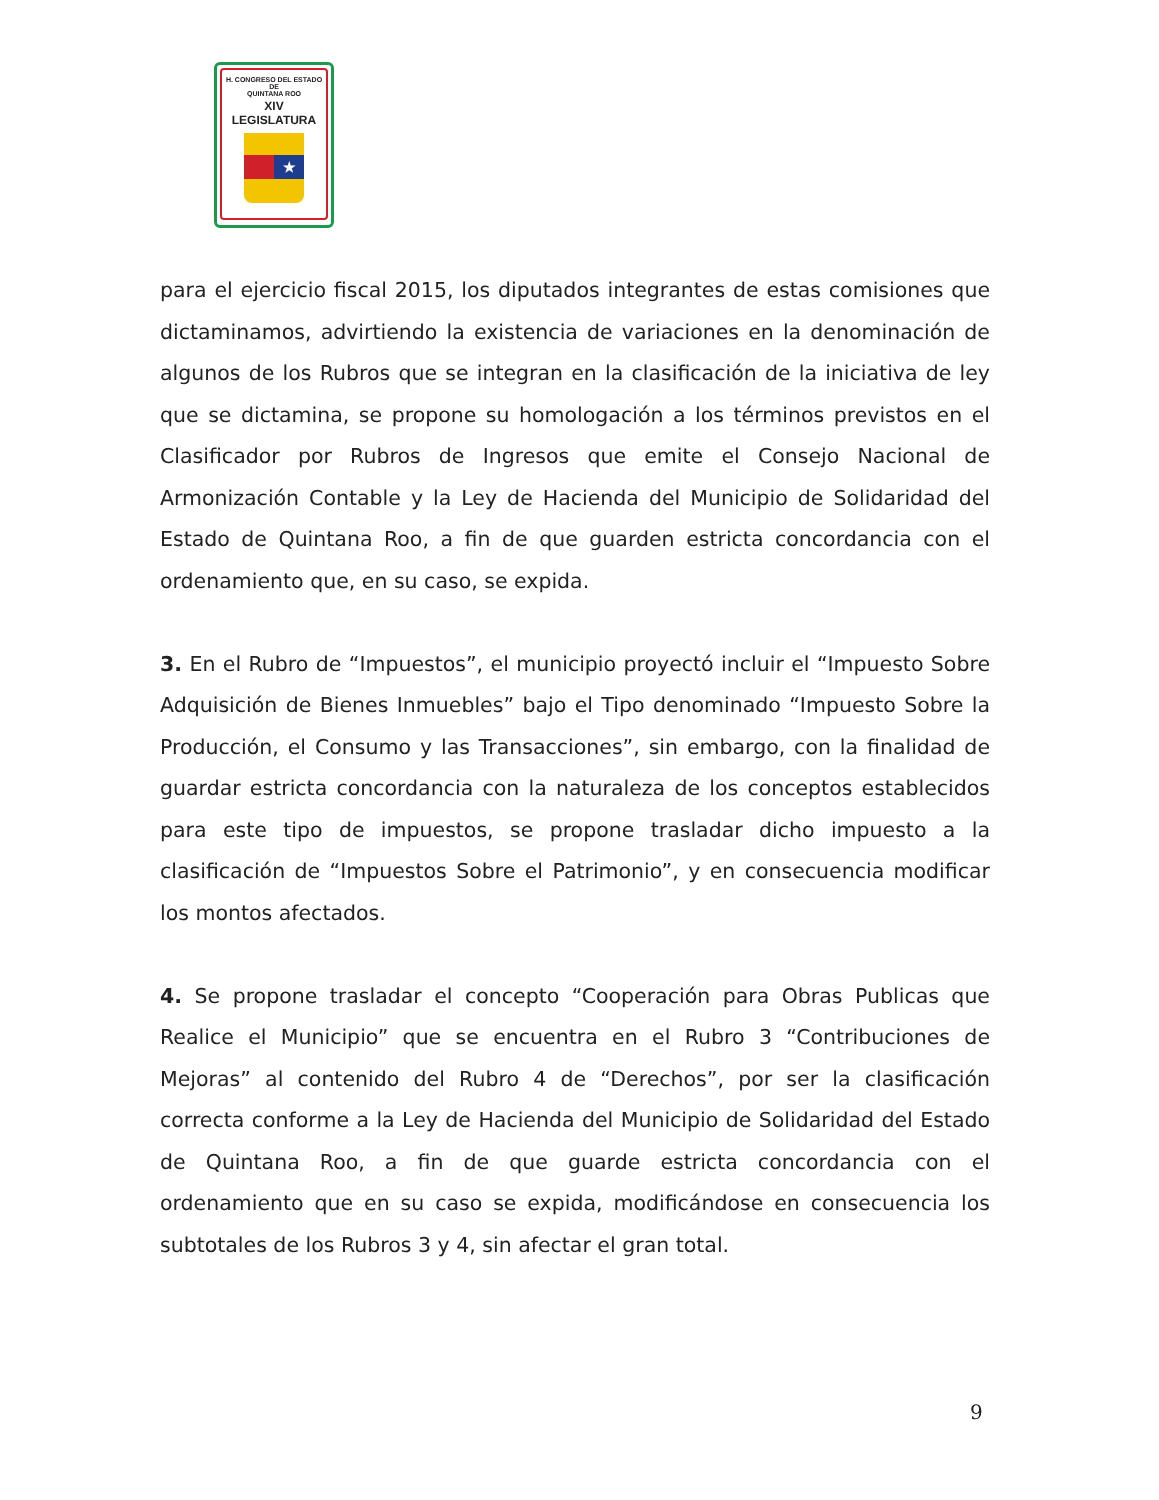H. CONGRESO DEL ESTADO
DE
QUINTANA ROO
XIV LEGISLATURA
★
para el ejercicio fiscal 2015, los diputados integrantes de estas comisiones que dictaminamos, advirtiendo la existencia de variaciones en la denominación de algunos de los Rubros que se integran en la clasificación de la iniciativa de ley que se dictamina, se propone su homologación a los términos previstos en el Clasificador por Rubros de Ingresos que emite el Consejo Nacional de Armonización Contable y la Ley de Hacienda del Municipio de Solidaridad del Estado de Quintana Roo, a fin de que guarden estricta concordancia con el ordenamiento que, en su caso, se expida.
3. En el Rubro de “Impuestos”, el municipio proyectó incluir el “Impuesto Sobre Adquisición de Bienes Inmuebles” bajo el Tipo denominado “Impuesto Sobre la Producción, el Consumo y las Transacciones”, sin embargo, con la finalidad de guardar estricta concordancia con la naturaleza de los conceptos establecidos para este tipo de impuestos, se propone trasladar dicho impuesto a la clasificación de “Impuestos Sobre el Patrimonio”, y en consecuencia modificar los montos afectados.
4. Se propone trasladar el concepto “Cooperación para Obras Publicas que Realice el Municipio” que se encuentra en el Rubro 3 “Contribuciones de Mejoras” al contenido del Rubro 4 de “Derechos”, por ser la clasificación correcta conforme a la Ley de Hacienda del Municipio de Solidaridad del Estado de Quintana Roo, a fin de que guarde estricta concordancia con el ordenamiento que en su caso se expida, modificándose en consecuencia los subtotales de los Rubros 3 y 4, sin afectar el gran total.
9